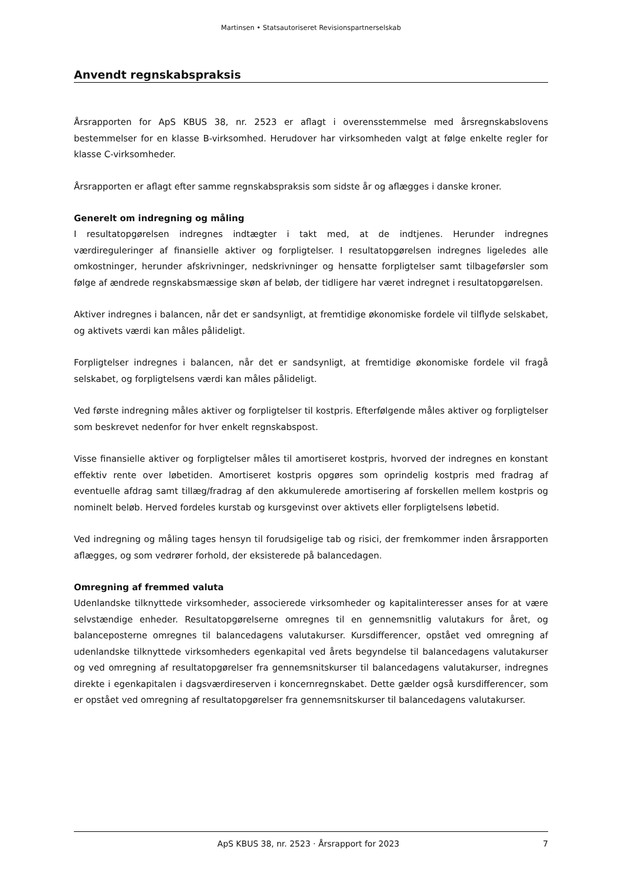Martinsen • Statsautoriseret Revisionspartnerselskab
Anvendt regnskabspraksis
Årsrapporten for ApS KBUS 38, nr. 2523 er aflagt i overensstemmelse med årsregnskabslovens bestemmelser for en klasse B-virksomhed. Herudover har virksomheden valgt at følge enkelte regler for klasse C-virksomheder.
Årsrapporten er aflagt efter samme regnskabspraksis som sidste år og aflægges i danske kroner.
Generelt om indregning og måling
I resultatopgørelsen indregnes indtægter i takt med, at de indtjenes. Herunder indregnes værdireguleringer af finansielle aktiver og forpligtelser. I resultatopgørelsen indregnes ligeledes alle omkostninger, herunder afskrivninger, nedskrivninger og hensatte forpligtelser samt tilbageførsler som følge af ændrede regnskabsmæssige skøn af beløb, der tidligere har været indregnet i resultatopgørelsen.
Aktiver indregnes i balancen, når det er sandsynligt, at fremtidige økonomiske fordele vil tilflyde selskabet, og aktivets værdi kan måles pålideligt.
Forpligtelser indregnes i balancen, når det er sandsynligt, at fremtidige økonomiske fordele vil fragå selskabet, og forpligtelsens værdi kan måles pålideligt.
Ved første indregning måles aktiver og forpligtelser til kostpris. Efterfølgende måles aktiver og forpligtelser som beskrevet nedenfor for hver enkelt regnskabspost.
Visse finansielle aktiver og forpligtelser måles til amortiseret kostpris, hvorved der indregnes en konstant effektiv rente over løbetiden. Amortiseret kostpris opgøres som oprindelig kostpris med fradrag af eventuelle afdrag samt tillæg/fradrag af den akkumulerede amortisering af forskellen mellem kostpris og nominelt beløb. Herved fordeles kurstab og kursgevinst over aktivets eller forpligtelsens løbetid.
Ved indregning og måling tages hensyn til forudsigelige tab og risici, der fremkommer inden årsrapporten aflægges, og som vedrører forhold, der eksisterede på balancedagen.
Omregning af fremmed valuta
Udenlandske tilknyttede virksomheder, associerede virksomheder og kapitalinteresser anses for at være selvstændige enheder. Resultatopgørelserne omregnes til en gennemsnitlig valutakurs for året, og balanceposterne omregnes til balancedagens valutakurser. Kursdifferencer, opstået ved omregning af udenlandske tilknyttede virksomheders egenkapital ved årets begyndelse til balancedagens valutakurser og ved omregning af resultatopgørelser fra gennemsnitskurser til balancedagens valutakurser, indregnes direkte i egenkapitalen i dagsværdireserven i koncernregnskabet. Dette gælder også kursdifferencer, som er opstået ved omregning af resultatopgørelser fra gennemsnitskurser til balancedagens valutakurser.
ApS KBUS 38, nr. 2523 · Årsrapport for 2023 7